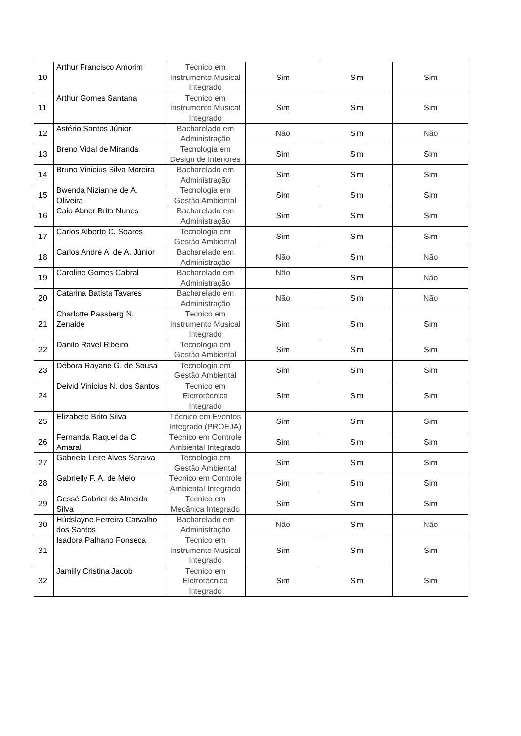| 10 | Arthur Francisco Amorim | Técnico em Instrumento Musical Integrado | Sim | Sim | Sim |
| 11 | Arthur Gomes Santana | Técnico em Instrumento Musical Integrado | Sim | Sim | Sim |
| 12 | Astério Santos Júnior | Bacharelado em Administração | Não | Sim | Não |
| 13 | Breno Vidal de Miranda | Tecnologia em Design de Interiores | Sim | Sim | Sim |
| 14 | Bruno Vinicius Silva Moreira | Bacharelado em Administração | Sim | Sim | Sim |
| 15 | Bwenda Nizianne de A. Oliveira | Tecnologia em Gestão Ambiental | Sim | Sim | Sim |
| 16 | Caio Abner Brito Nunes | Bacharelado em Administração | Sim | Sim | Sim |
| 17 | Carlos Alberto C. Soares | Tecnologia em Gestão Ambiental | Sim | Sim | Sim |
| 18 | Carlos André A. de A. Júnior | Bacharelado em Administração | Não | Sim | Não |
| 19 | Caroline Gomes Cabral | Bacharelado em Administração | Não | Sim | Não |
| 20 | Catarina Batista Tavares | Bacharelado em Administração | Não | Sim | Não |
| 21 | Charlotte Passberg N. Zenaide | Técnico em Instrumento Musical Integrado | Sim | Sim | Sim |
| 22 | Danilo Ravel Ribeiro | Tecnologia em Gestão Ambiental | Sim | Sim | Sim |
| 23 | Débora Rayane G. de Sousa | Tecnologia em Gestão Ambiental | Sim | Sim | Sim |
| 24 | Deivid Vinicius N. dos Santos | Técnico em Eletrotécnica Integrado | Sim | Sim | Sim |
| 25 | Elizabete Brito Silva | Técnico em Eventos Integrado (PROEJA) | Sim | Sim | Sim |
| 26 | Fernanda Raquel da C. Amaral | Técnico em Controle Ambiental Integrado | Sim | Sim | Sim |
| 27 | Gabriela Leite Alves Saraiva | Tecnologia em Gestão Ambiental | Sim | Sim | Sim |
| 28 | Gabrielly F. A. de Melo | Técnico em Controle Ambiental Integrado | Sim | Sim | Sim |
| 29 | Gessé Gabriel de Almeida Silva | Técnico em Mecânica Integrado | Sim | Sim | Sim |
| 30 | Húdslayne Ferreira Carvalho dos Santos | Bacharelado em Administração | Não | Sim | Não |
| 31 | Isadora Palhano Fonseca | Técnico em Instrumento Musical Integrado | Sim | Sim | Sim |
| 32 | Jamilly Cristina Jacob | Técnico em Eletrotécnica Integrado | Sim | Sim | Sim |